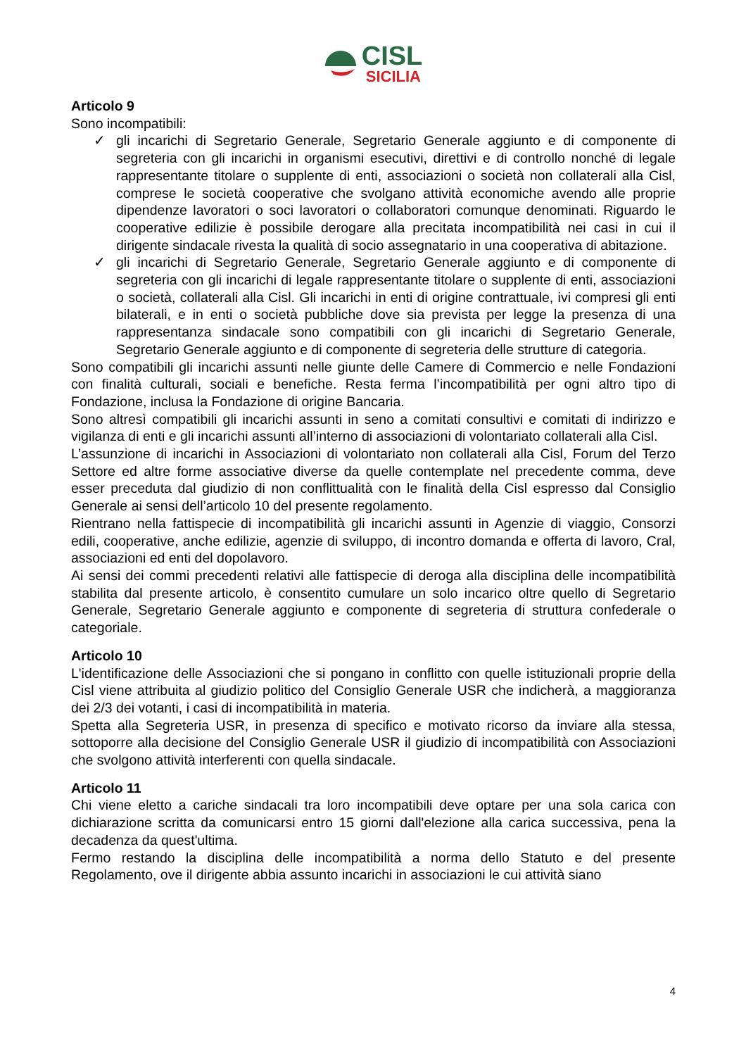CISL
SICILIA
Articolo 9
Sono incompatibili:
✓ gli incarichi di Segretario Generale, Segretario Generale aggiunto e di componente di segreteria con gli incarichi in organismi esecutivi, direttivi e di controllo nonché di legale rappresentante titolare o supplente di enti, associazioni o società non collaterali alla Cisl, comprese le società cooperative che svolgano attività economiche avendo alle proprie dipendenze lavoratori o soci lavoratori o collaboratori comunque denominati. Riguardo le cooperative edilizie è possibile derogare alla precitata incompatibilità nei casi in cui il dirigente sindacale rivesta la qualità di socio assegnatario in una cooperativa di abitazione.
✓ gli incarichi di Segretario Generale, Segretario Generale aggiunto e di componente di segreteria con gli incarichi di legale rappresentante titolare o supplente di enti, associazioni o società, collaterali alla Cisl. Gli incarichi in enti di origine contrattuale, ivi compresi gli enti bilaterali, e in enti o società pubbliche dove sia prevista per legge la presenza di una rappresentanza sindacale sono compatibili con gli incarichi di Segretario Generale, Segretario Generale aggiunto e di componente di segreteria delle strutture di categoria.
Sono compatibili gli incarichi assunti nelle giunte delle Camere di Commercio e nelle Fondazioni con finalità culturali, sociali e benefiche. Resta ferma l’incompatibilità per ogni altro tipo di Fondazione, inclusa la Fondazione di origine Bancaria.
Sono altresì compatibili gli incarichi assunti in seno a comitati consultivi e comitati di indirizzo e vigilanza di enti e gli incarichi assunti all’interno di associazioni di volontariato collaterali alla Cisl.
L’assunzione di incarichi in Associazioni di volontariato non collaterali alla Cisl, Forum del Terzo Settore ed altre forme associative diverse da quelle contemplate nel precedente comma, deve esser preceduta dal giudizio di non conflittualità con le finalità della Cisl espresso dal Consiglio Generale ai sensi dell’articolo 10 del presente regolamento.
Rientrano nella fattispecie di incompatibilità gli incarichi assunti in Agenzie di viaggio, Consorzi edili, cooperative, anche edilizie, agenzie di sviluppo, di incontro domanda e offerta di lavoro, Cral, associazioni ed enti del dopolavoro.
Ai sensi dei commi precedenti relativi alle fattispecie di deroga alla disciplina delle incompatibilità stabilita dal presente articolo, è consentito cumulare un solo incarico oltre quello di Segretario Generale, Segretario Generale aggiunto e componente di segreteria di struttura confederale o categoriale.
Articolo 10
L'identificazione delle Associazioni che si pongano in conflitto con quelle istituzionali proprie della Cisl viene attribuita al giudizio politico del Consiglio Generale USR che indicherà, a maggioranza dei 2/3 dei votanti, i casi di incompatibilità in materia.
Spetta alla Segreteria USR, in presenza di specifico e motivato ricorso da inviare alla stessa, sottoporre alla decisione del Consiglio Generale USR il giudizio di incompatibilità con Associazioni che svolgono attività interferenti con quella sindacale.
Articolo 11
Chi viene eletto a cariche sindacali tra loro incompatibili deve optare per una sola carica con dichiarazione scritta da comunicarsi entro 15 giorni dall'elezione alla carica successiva, pena la decadenza da quest'ultima.
Fermo restando la disciplina delle incompatibilità a norma dello Statuto e del presente Regolamento, ove il dirigente abbia assunto incarichi in associazioni le cui attività siano
4